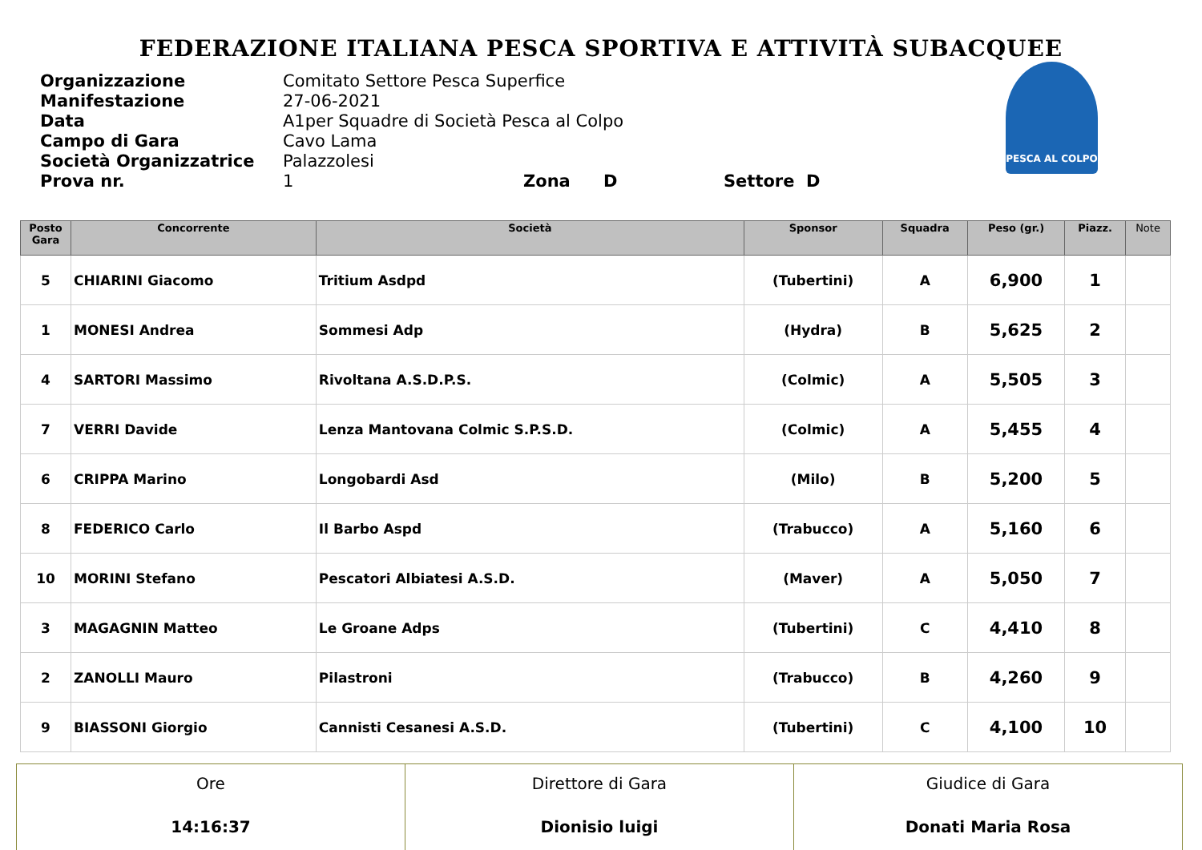FEDERAZIONE ITALIANA PESCA SPORTIVA E ATTIVITÀ SUBACQUEE
PESCA AL COLPO
Organizzazione Comitato Settore Pesca Superfice
Manifestazione 27-06-2021
Data A1per Squadre di Società Pesca al Colpo
Campo di Gara Cavo Lama
Società Organizzatrice Palazzolesi
Prova nr. 1 Zona D Settore D
| Posto Gara | Concorrente | Società | Sponsor | Squadra | Peso (gr.) | Piazz. | Note |
| --- | --- | --- | --- | --- | --- | --- | --- |
| 5 | CHIARINI Giacomo | Tritium Asdpd | (Tubertini) | A | 6,900 | 1 | |
| 1 | MONESI Andrea | Sommesi Adp | (Hydra) | B | 5,625 | 2 | |
| 4 | SARTORI Massimo | Rivoltana A.S.D.P.S. | (Colmic) | A | 5,505 | 3 | |
| 7 | VERRI Davide | Lenza Mantovana Colmic S.P.S.D. | (Colmic) | A | 5,455 | 4 | |
| 6 | CRIPPA Marino | Longobardi Asd | (Milo) | B | 5,200 | 5 | |
| 8 | FEDERICO Carlo | Il Barbo Aspd | (Trabucco) | A | 5,160 | 6 | |
| 10 | MORINI Stefano | Pescatori Albiatesi A.S.D. | (Maver) | A | 5,050 | 7 | |
| 3 | MAGAGNIN Matteo | Le Groane Adps | (Tubertini) | C | 4,410 | 8 | |
| 2 | ZANOLLI Mauro | Pilastroni | (Trabucco) | B | 4,260 | 9 | |
| 9 | BIASSONI Giorgio | Cannisti Cesanesi A.S.D. | (Tubertini) | C | 4,100 | 10 | |
| Ore 14:16:37 | Direttore di Gara Dionisio luigi | Giudice di Gara Donati Maria Rosa |